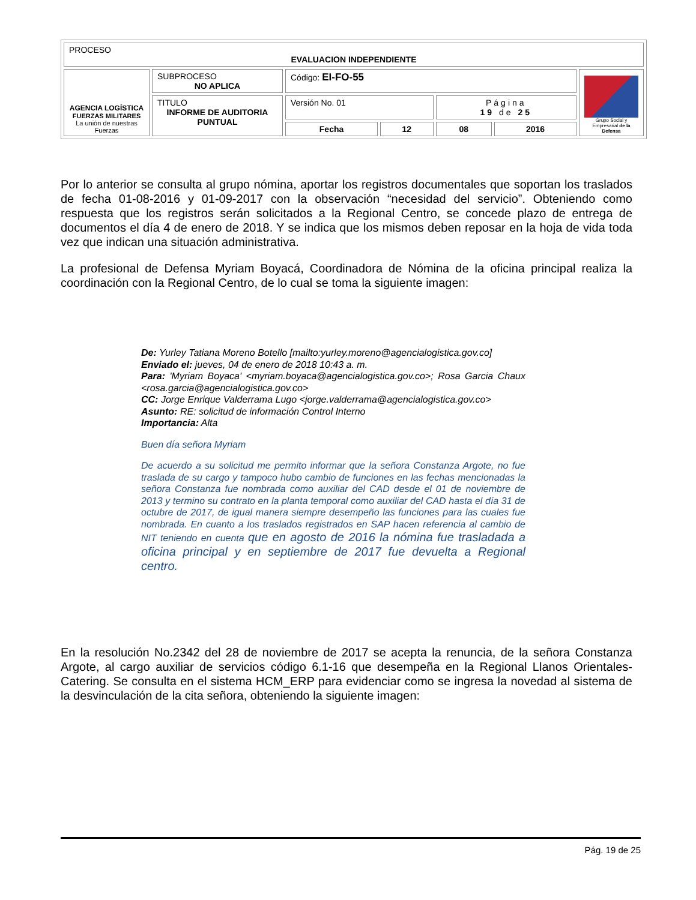| PROCESO EVALUACION INDEPENDIENTE | | | | | | |
| AGENCIA LOGÍSTICA FUERZAS MILITARES La unión de nuestras Fuerzas | SUBPROCESO NO APLICA | Código: EI-FO-55 | | | | Grupo Social y Empresarial de la Defensa |
| | TITULO INFORME DE AUDITORIA PUNTUAL | Versión No. 01 | | Página 19 de 25 | | |
| | | Fecha | 12 | 08 | 2016 | |
Por lo anterior se consulta al grupo nómina, aportar los registros documentales que soportan los traslados de fecha 01-08-2016 y 01-09-2017 con la observación “necesidad del servicio”. Obteniendo como respuesta que los registros serán solicitados a la Regional Centro, se concede plazo de entrega de documentos el día 4 de enero de 2018. Y se indica que los mismos deben reposar en la hoja de vida toda vez que indican una situación administrativa.
La profesional de Defensa Myriam Boyacá, Coordinadora de Nómina de la oficina principal realiza la coordinación con la Regional Centro, de lo cual se toma la siguiente imagen:
De: Yurley Tatiana Moreno Botello [mailto:yurley.moreno@agencialogistica.gov.co]
Enviado el: jueves, 04 de enero de 2018 10:43 a. m.
Para: 'Myriam Boyaca' <myriam.boyaca@agencialogistica.gov.co>; Rosa Garcia Chaux <rosa.garcia@agencialogistica.gov.co>
CC: Jorge Enrique Valderrama Lugo <jorge.valderrama@agencialogistica.gov.co>
Asunto: RE: solicitud de información Control Interno
Importancia: Alta
Buen día señora Myriam
De acuerdo a su solicitud me permito informar que la señora Constanza Argote, no fue traslada de su cargo y tampoco hubo cambio de funciones en las fechas mencionadas la señora Constanza fue nombrada como auxiliar del CAD desde el 01 de noviembre de 2013 y termino su contrato en la planta temporal como auxiliar del CAD hasta el día 31 de octubre de 2017, de igual manera siempre desempeño las funciones para las cuales fue nombrada. En cuanto a los traslados registrados en SAP hacen referencia al cambio de NIT teniendo en cuenta que en agosto de 2016 la nómina fue trasladada a oficina principal y en septiembre de 2017 fue devuelta a Regional centro.
En la resolución No.2342 del 28 de noviembre de 2017 se acepta la renuncia, de la señora Constanza Argote, al cargo auxiliar de servicios código 6.1-16 que desempeña en la Regional Llanos Orientales-Catering. Se consulta en el sistema HCM_ERP para evidenciar como se ingresa la novedad al sistema de la desvinculación de la cita señora, obteniendo la siguiente imagen:
Pág. 19 de 25